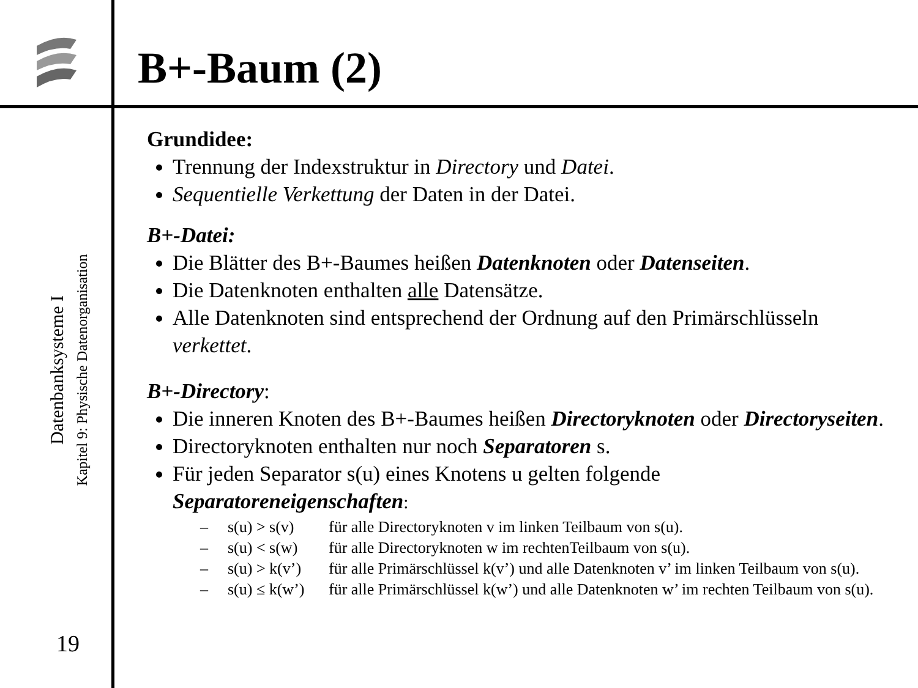B+-Baum (2)
Datenbanksysteme I
Kapitel 9: Physische Datenorganisation
19
Grundidee:
Trennung der Indexstruktur in Directory und Datei.
Sequentielle Verkettung der Daten in der Datei.
B+-Datei:
Die Blätter des B+-Baumes heißen Datenknoten oder Datenseiten.
Die Datenknoten enthalten alle Datensätze.
Alle Datenknoten sind entsprechend der Ordnung auf den Primärschlüsseln verkettet.
B+-Directory:
Die inneren Knoten des B+-Baumes heißen Directoryknoten oder Directoryseiten.
Directoryknoten enthalten nur noch Separatoren s.
Für jeden Separator s(u) eines Knotens u gelten folgende Separatoreneigenschaften:
– s(u) > s(v) für alle Directoryknoten v im linken Teilbaum von s(u).
– s(u) < s(w) für alle Directoryknoten w im rechtenTeilbaum von s(u).
– s(u) > k(v’) für alle Primärschlüssel k(v’) und alle Datenknoten v’ im linken Teilbaum von s(u).
– s(u) ≤ k(w’) für alle Primärschlüssel k(w’) und alle Datenknoten w’ im rechten Teilbaum von s(u).